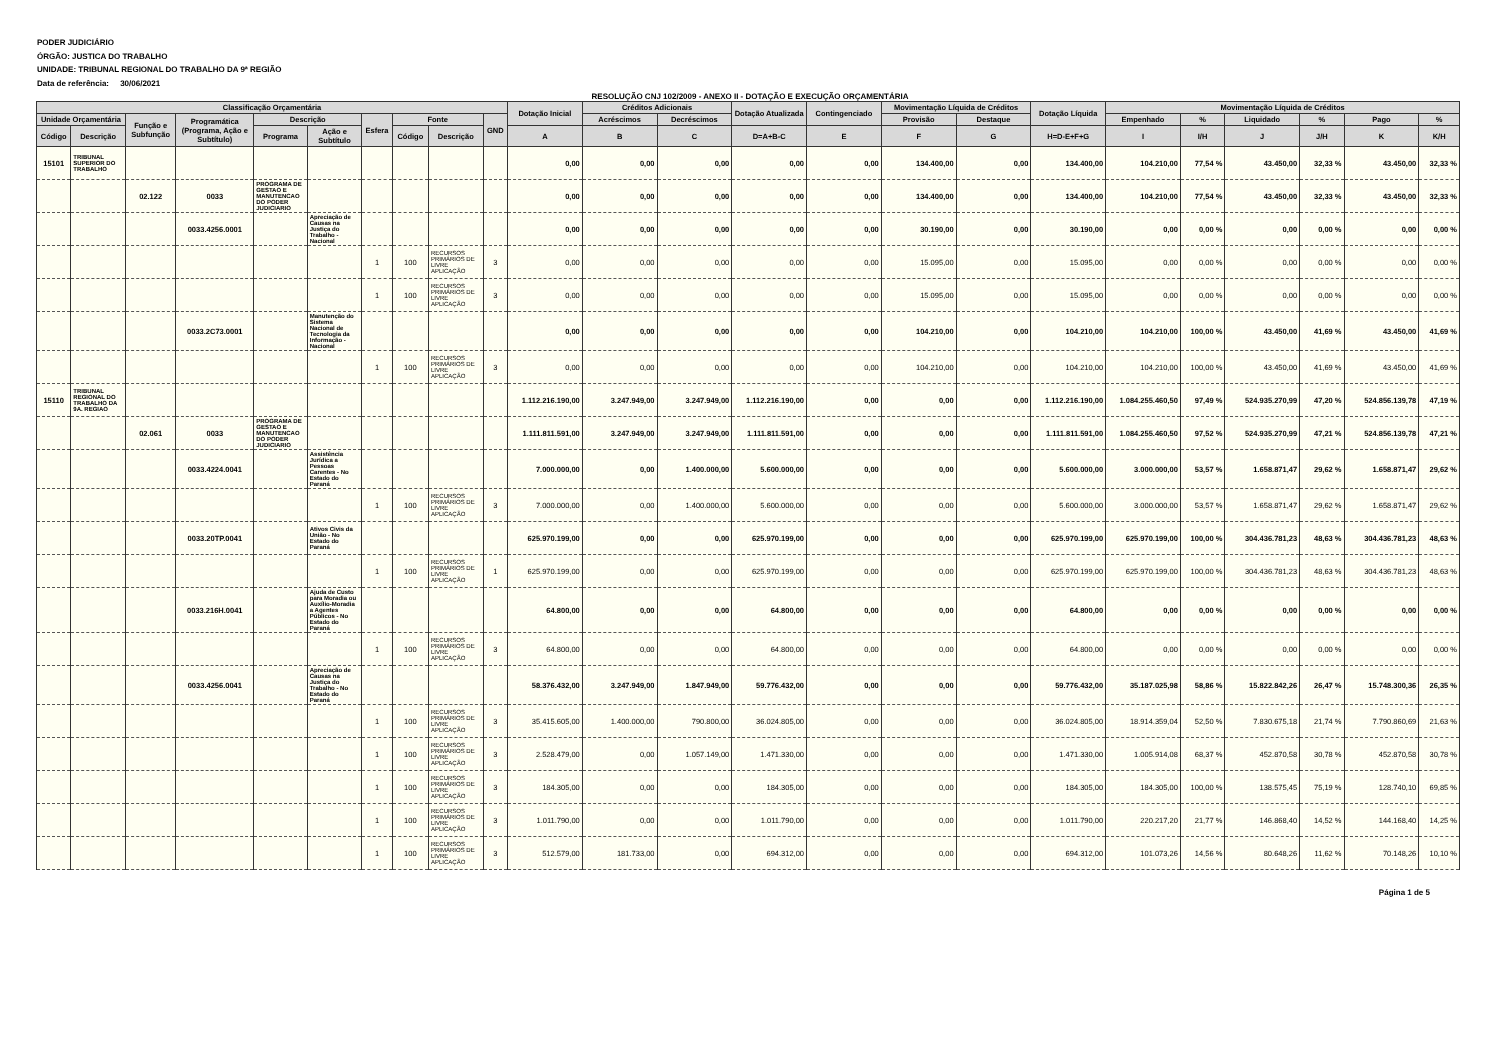PODER JUDICIÁRIO
ÓRGÃO: JUSTICA DO TRABALHO
UNIDADE: TRIBUNAL REGIONAL DO TRABALHO DA 9ª REGIÃO
Data de referência: 30/06/2021
RESOLUÇÃO CNJ 102/2009 - ANEXO II - DOTAÇÃO E EXECUÇÃO ORÇAMENTÁRIA
| Classificação Orçamentária | | | | | | | | | | Dotação Inicial | Créditos Adicionais | | Dotação Atualizada | Contingenciado | Movimentação Líquida de Créditos | | Dotação Líquida | Movimentação Líquida de Créditos | | | | | |
| --- | --- | --- | --- | --- | --- | --- | --- | --- | --- | --- | --- | --- | --- | --- | --- | --- | --- | --- | --- | --- | --- | --- | --- |
| Unidade Orçamentária | | Função e Subfunção | Programática (Programa, Ação e Subtítulo) | Descrição | | Esfera | Fonte | | GND | | Acréscimos | Decréscimos | | | Provisão | Destaque | | Empenhado | % | Liquidado | % | Pago | % |
| Código | Descrição | | | Programa | Ação e Subtítulo | | Código | Descrição | | A | B | C | D=A+B-C | E | F | G | H=D-E+F+G | I | I/H | J | J/H | K | K/H |
| 15101 | TRIBUNAL SUPERIOR DO TRABALHO | | | | | | | | | 0,00 | 0,00 | 0,00 | 0,00 | 0,00 | 134.400,00 | 0,00 | 134.400,00 | 104.210,00 | 77,54 % | 43.450,00 | 32,33 % | 43.450,00 | 32,33 % |
| | | 02.122 | 0033 | PROGRAMA DE GESTAO E MANUTENCAO DO PODER JUDICIARIO | | | | | | 0,00 | 0,00 | 0,00 | 0,00 | 0,00 | 134.400,00 | 0,00 | 134.400,00 | 104.210,00 | 77,54 % | 43.450,00 | 32,33 % | 43.450,00 | 32,33 % |
| | | | 0033.4256.0001 | | Apreciação de Causas na Justiça do Trabalho - Nacional | | | | | 0,00 | 0,00 | 0,00 | 0,00 | 0,00 | 30.190,00 | 0,00 | 30.190,00 | 0,00 | 0,00 % | 0,00 | 0,00 % | 0,00 | 0,00 % |
| | | | | | | 1 | 100 | RECURSOS PRIMÁRIOS DE LIVRE APLICAÇÃO | 3 | 0,00 | 0,00 | 0,00 | 0,00 | 0,00 | 15.095,00 | 0,00 | 15.095,00 | 0,00 | 0,00 % | 0,00 | 0,00 % | 0,00 | 0,00 % |
| | | | | | | 1 | 100 | RECURSOS PRIMÁRIOS DE LIVRE APLICAÇÃO | 3 | 0,00 | 0,00 | 0,00 | 0,00 | 0,00 | 15.095,00 | 0,00 | 15.095,00 | 0,00 | 0,00 % | 0,00 | 0,00 % | 0,00 | 0,00 % |
| | | | 0033.2C73.0001 | | Manutenção do Sistema Nacional de Tecnologia da Informação - Nacional | | | | | 0,00 | 0,00 | 0,00 | 0,00 | 0,00 | 104.210,00 | 0,00 | 104.210,00 | 104.210,00 | 100,00 % | 43.450,00 | 41,69 % | 43.450,00 | 41,69 % |
| | | | | | | 1 | 100 | RECURSOS PRIMÁRIOS DE LIVRE APLICAÇÃO | 3 | 0,00 | 0,00 | 0,00 | 0,00 | 0,00 | 104.210,00 | 0,00 | 104.210,00 | 104.210,00 | 100,00 % | 43.450,00 | 41,69 % | 43.450,00 | 41,69 % |
| 15110 | TRIBUNAL REGIONAL DO TRABALHO DA 9A. REGIAO | | | | | | | | | 1.112.216.190,00 | 3.247.949,00 | 3.247.949,00 | 1.112.216.190,00 | 0,00 | 0,00 | 0,00 | 1.112.216.190,00 | 1.084.255.460,50 | 97,49 % | 524.935.270,99 | 47,20 % | 524.856.139,78 | 47,19 % |
| | | 02.061 | 0033 | PROGRAMA DE GESTAO E MANUTENCAO DO PODER JUDICIARIO | | | | | | 1.111.811.591,00 | 3.247.949,00 | 3.247.949,00 | 1.111.811.591,00 | 0,00 | 0,00 | 0,00 | 1.111.811.591,00 | 1.084.255.460,50 | 97,52 % | 524.935.270,99 | 47,21 % | 524.856.139,78 | 47,21 % |
| | | | 0033.4224.0041 | | Assistência Jurídica a Pessoas Carentes - No Estado do Paraná | | | | | 7.000.000,00 | 0,00 | 1.400.000,00 | 5.600.000,00 | 0,00 | 0,00 | 0,00 | 5.600.000,00 | 3.000.000,00 | 53,57 % | 1.658.871,47 | 29,62 % | 1.658.871,47 | 29,62 % |
| | | | | | | 1 | 100 | RECURSOS PRIMÁRIOS DE LIVRE APLICAÇÃO | 3 | 7.000.000,00 | 0,00 | 1.400.000,00 | 5.600.000,00 | 0,00 | 0,00 | 0,00 | 5.600.000,00 | 3.000.000,00 | 53,57 % | 1.658.871,47 | 29,62 % | 1.658.871,47 | 29,62 % |
| | | | 0033.20TP.0041 | | Ativos Civis da União - No Estado do Paraná | | | | | 625.970.199,00 | 0,00 | 0,00 | 625.970.199,00 | 0,00 | 0,00 | 0,00 | 625.970.199,00 | 625.970.199,00 | 100,00 % | 304.436.781,23 | 48,63 % | 304.436.781,23 | 48,63 % |
| | | | | | | 1 | 100 | RECURSOS PRIMÁRIOS DE LIVRE APLICAÇÃO | 1 | 625.970.199,00 | 0,00 | 0,00 | 625.970.199,00 | 0,00 | 0,00 | 0,00 | 625.970.199,00 | 625.970.199,00 | 100,00 % | 304.436.781,23 | 48,63 % | 304.436.781,23 | 48,63 % |
| | | | 0033.216H.0041 | | Ajuda de Custo para Moradia ou Auxílio-Moradia a Agentes Públicos - No Estado do Paraná | | | | | 64.800,00 | 0,00 | 0,00 | 64.800,00 | 0,00 | 0,00 | 0,00 | 64.800,00 | 0,00 | 0,00 % | 0,00 | 0,00 % | 0,00 | 0,00 % |
| | | | | | | 1 | 100 | RECURSOS PRIMÁRIOS DE LIVRE APLICAÇÃO | 3 | 64.800,00 | 0,00 | 0,00 | 64.800,00 | 0,00 | 0,00 | 0,00 | 64.800,00 | 0,00 | 0,00 % | 0,00 | 0,00 % | 0,00 | 0,00 % |
| | | | 0033.4256.0041 | | Apreciação de Causas na Justiça do Trabalho - No Estado do Paraná | | | | | 58.376.432,00 | 3.247.949,00 | 1.847.949,00 | 59.776.432,00 | 0,00 | 0,00 | 0,00 | 59.776.432,00 | 35.187.025,98 | 58,86 % | 15.822.842,26 | 26,47 % | 15.748.300,36 | 26,35 % |
| | | | | | | 1 | 100 | RECURSOS PRIMÁRIOS DE LIVRE APLICAÇÃO | 3 | 35.415.605,00 | 1.400.000,00 | 790.800,00 | 36.024.805,00 | 0,00 | 0,00 | 0,00 | 36.024.805,00 | 18.914.359,04 | 52,50 % | 7.830.675,18 | 21,74 % | 7.790.860,69 | 21,63 % |
| | | | | | | 1 | 100 | RECURSOS PRIMÁRIOS DE LIVRE APLICAÇÃO | 3 | 2.528.479,00 | 0,00 | 1.057.149,00 | 1.471.330,00 | 0,00 | 0,00 | 0,00 | 1.471.330,00 | 1.005.914,08 | 68,37 % | 452.870,58 | 30,78 % | 452.870,58 | 30,78 % |
| | | | | | | 1 | 100 | RECURSOS PRIMÁRIOS DE LIVRE APLICAÇÃO | 3 | 184.305,00 | 0,00 | 0,00 | 184.305,00 | 0,00 | 0,00 | 0,00 | 184.305,00 | 184.305,00 | 100,00 % | 138.575,45 | 75,19 % | 128.740,10 | 69,85 % |
| | | | | | | 1 | 100 | RECURSOS PRIMÁRIOS DE LIVRE APLICAÇÃO | 3 | 1.011.790,00 | 0,00 | 0,00 | 1.011.790,00 | 0,00 | 0,00 | 0,00 | 1.011.790,00 | 220.217,20 | 21,77 % | 146.868,40 | 14,52 % | 144.168,40 | 14,25 % |
| | | | | | | 1 | 100 | RECURSOS PRIMÁRIOS DE LIVRE APLICAÇÃO | 3 | 512.579,00 | 181.733,00 | 0,00 | 694.312,00 | 0,00 | 0,00 | 0,00 | 694.312,00 | 101.073,26 | 14,56 % | 80.648,26 | 11,62 % | 70.148,26 | 10,10 % |
Página 1 de 5